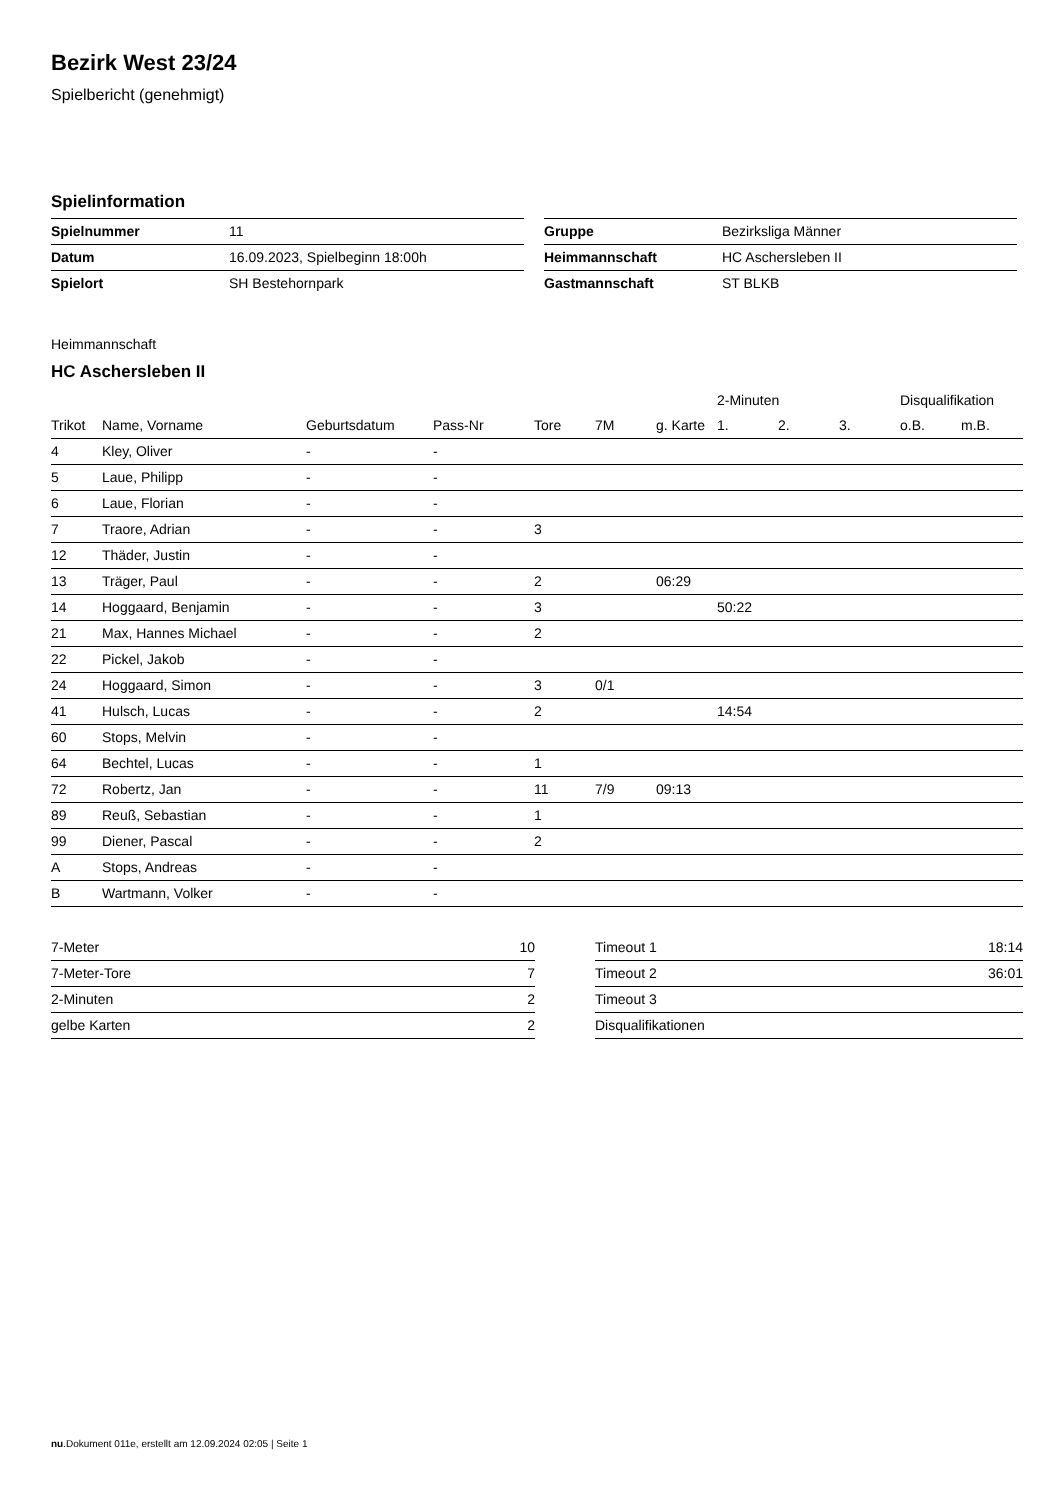Bezirk West 23/24
Spielbericht (genehmigt)
Spielinformation
| Spielnummer | 11 |
| Datum | 16.09.2023, Spielbeginn 18:00h |
| Spielort | SH Bestehornpark |
| Gruppe | Bezirksliga Männer |
| Heimmannschaft | HC Aschersleben II |
| Gastmannschaft | ST BLKB |
Heimmannschaft
HC Aschersleben II
| | | | | | | | 2-Minuten | | | Disqualifikation | |
| --- | --- | --- | --- | --- | --- | --- | --- | --- | --- | --- | --- |
| Trikot | Name, Vorname | Geburtsdatum | Pass-Nr | Tore | 7M | g. Karte | 1. | 2. | 3. | o.B. | m.B. |
| 4 | Kley, Oliver | - | - | | | | | | | | |
| 5 | Laue, Philipp | - | - | | | | | | | | |
| 6 | Laue, Florian | - | - | | | | | | | | |
| 7 | Traore, Adrian | - | - | 3 | | | | | | | |
| 12 | Thäder, Justin | - | - | | | | | | | | |
| 13 | Träger, Paul | - | - | 2 | | 06:29 | | | | | |
| 14 | Hoggaard, Benjamin | - | - | 3 | | | 50:22 | | | | |
| 21 | Max, Hannes Michael | - | - | 2 | | | | | | | |
| 22 | Pickel, Jakob | - | - | | | | | | | | |
| 24 | Hoggaard, Simon | - | - | 3 | 0/1 | | | | | | |
| 41 | Hulsch, Lucas | - | - | 2 | | | 14:54 | | | | |
| 60 | Stops, Melvin | - | - | | | | | | | | |
| 64 | Bechtel, Lucas | - | - | 1 | | | | | | | |
| 72 | Robertz, Jan | - | - | 11 | 7/9 | 09:13 | | | | | |
| 89 | Reuß, Sebastian | - | - | 1 | | | | | | | |
| 99 | Diener, Pascal | - | - | 2 | | | | | | | |
| A | Stops, Andreas | - | - | | | | | | | | |
| B | Wartmann, Volker | - | - | | | | | | | | |
| 7-Meter | 10 |
| 7-Meter-Tore | 7 |
| 2-Minuten | 2 |
| gelbe Karten | 2 |
| Timeout 1 | 18:14 |
| Timeout 2 | 36:01 |
| Timeout 3 | |
| Disqualifikationen | |
nu.Dokument 011e, erstellt am 12.09.2024 02:05 | Seite 1